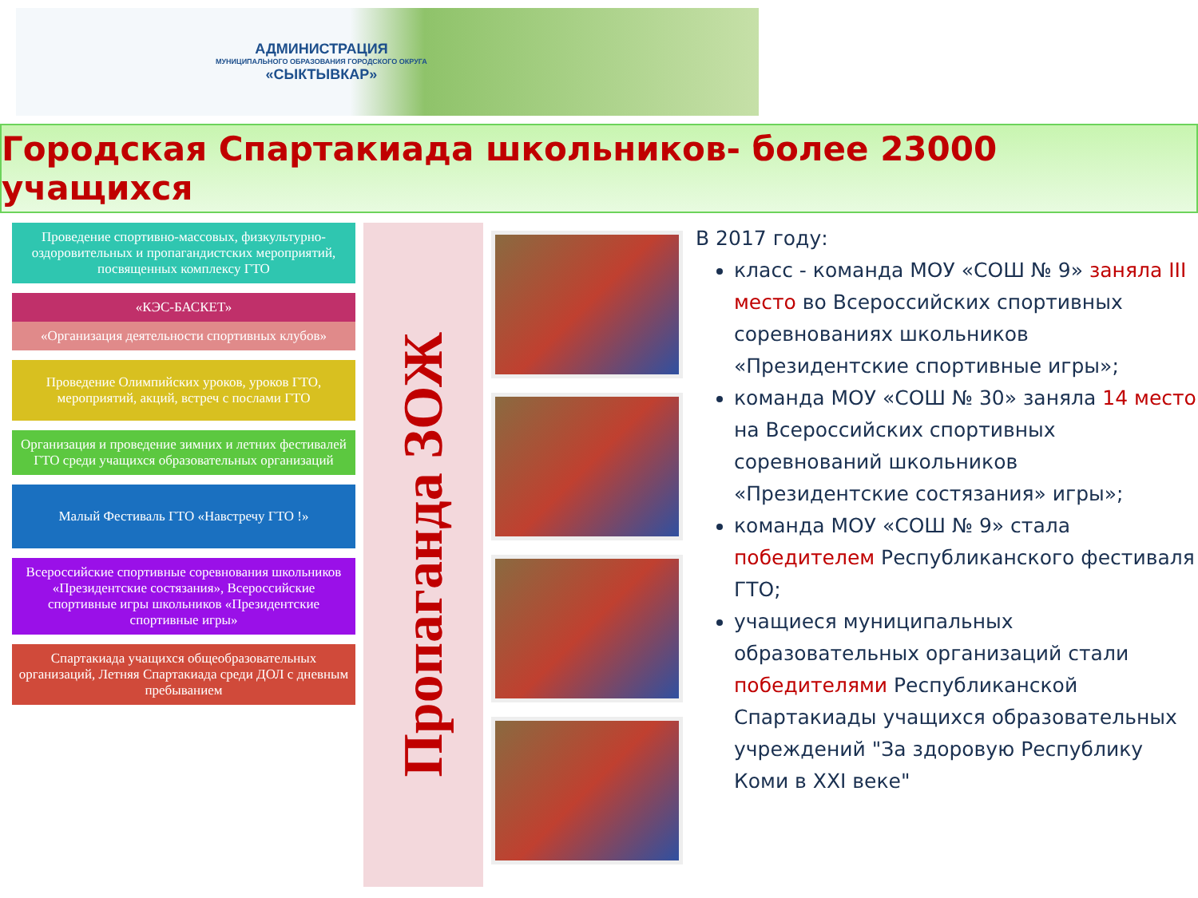АДМИНИСТРАЦИЯ
МУНИЦИПАЛЬНОГО ОБРАЗОВАНИЯ ГОРОДСКОГО ОКРУГА
«СЫКТЫВКАР»
Городская Спартакиада школьников- более 23000 учащихся
Проведение спортивно-массовых, физкультурно-оздоровительных и пропагандистских мероприятий, посвященных комплексу ГТО
«КЭС-БАСКЕТ»
«Организация деятельности спортивных клубов»
Проведение Олимпийских уроков, уроков ГТО, мероприятий, акций, встреч с послами ГТО
Организация и проведение зимних и летних фестивалей ГТО среди учащихся образовательных организаций
Малый Фестиваль ГТО «Навстречу ГТО !»
Всероссийские спортивные соревнования школьников «Президентские состязания», Всероссийские спортивные игры школьников «Президентские спортивные игры»
Спартакиада учащихся общеобразовательных организаций, Летняя Спартакиада среди ДОЛ с дневным пребыванием
Пропаганда ЗОЖ
В 2017 году:
класс - команда МОУ «СОШ № 9» заняла III место во Всероссийских спортивных соревнованиях школьников «Президентские спортивные игры»;
команда МОУ «СОШ № 30» заняла 14 место на Всероссийских спортивных соревнований школьников «Президентские состязания» игры»;
команда МОУ «СОШ № 9» стала победителем Республиканского фестиваля ГТО;
учащиеся муниципальных образовательных организаций стали победителями Республиканской Спартакиады учащихся образовательных учреждений "За здоровую Республику Коми в XXI веке"